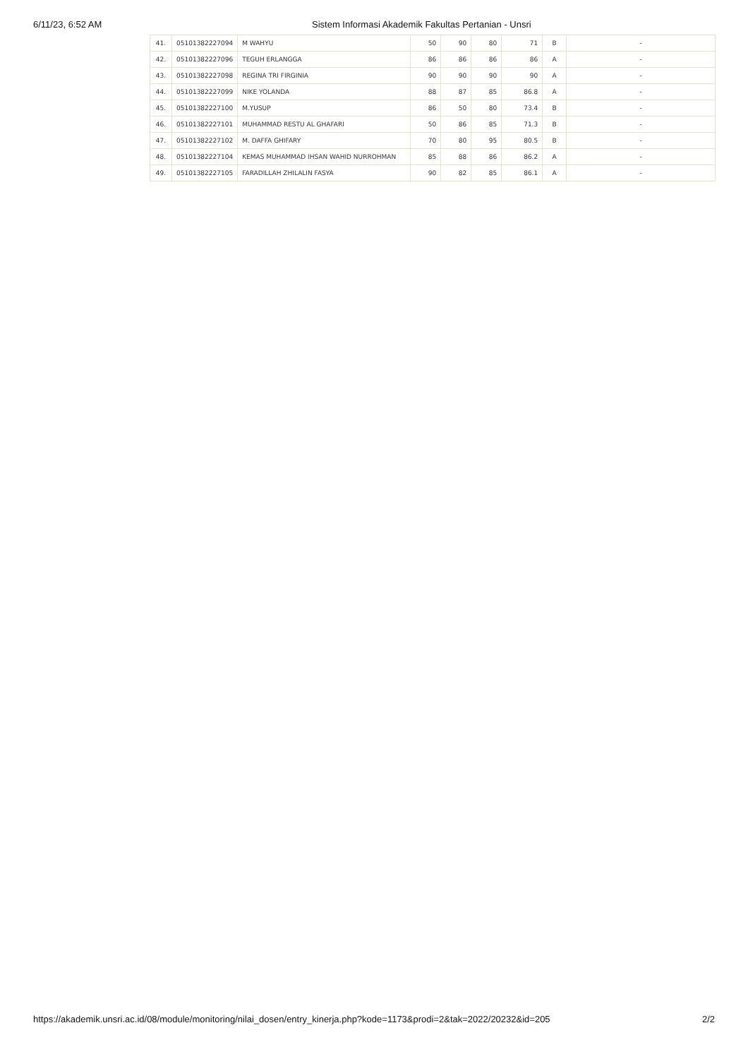6/11/23, 6:52 AM Sistem Informasi Akademik Fakultas Pertanian - Unsri
| 41. | 05101382227094 | M WAHYU | 50 | 90 | 80 | 71 | B | - |
| 42. | 05101382227096 | TEGUH ERLANGGA | 86 | 86 | 86 | 86 | A | - |
| 43. | 05101382227098 | REGINA TRI FIRGINIA | 90 | 90 | 90 | 90 | A | - |
| 44. | 05101382227099 | NIKE YOLANDA | 88 | 87 | 85 | 86.8 | A | - |
| 45. | 05101382227100 | M.YUSUP | 86 | 50 | 80 | 73.4 | B | - |
| 46. | 05101382227101 | MUHAMMAD RESTU AL GHAFARI | 50 | 86 | 85 | 71.3 | B | - |
| 47. | 05101382227102 | M. DAFFA GHIFARY | 70 | 80 | 95 | 80.5 | B | - |
| 48. | 05101382227104 | KEMAS MUHAMMAD IHSAN WAHID NURROHMAN | 85 | 88 | 86 | 86.2 | A | - |
| 49. | 05101382227105 | FARADILLAH ZHILALIN FASYA | 90 | 82 | 85 | 86.1 | A | - |
https://akademik.unsri.ac.id/08/module/monitoring/nilai_dosen/entry_kinerja.php?kode=1173&prodi=2&tak=2022/20232&id=205
2/2